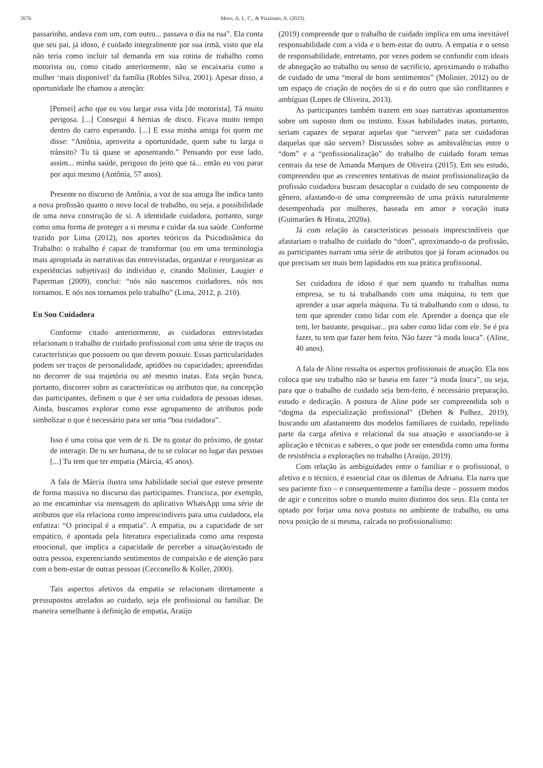2676 Moro, A. L. C., & Pizzinato, A. (2023).
passarinho, andava com um, com outro... passava o dia na rua”. Ela conta que seu pai, já idoso, é cuidado integralmente por sua irmã, visto que ela não teria como incluir tal demanda em sua rotina de trabalho como motorista ou, como citado anteriormente, não se encaixaria como a mulher ‘mais disponível’ da família (Robles Silva, 2001). Apesar disso, a oportunidade lhe chamou a atenção:
[Pensei] acho que eu vou largar essa vida [de motorista]. Tá muito perigosa. [...] Consegui 4 hérnias de disco. Ficava muito tempo dentro do carro esperando. [...] E essa minha amiga foi quem me disse: “Antônia, aproveita a oportunidade, quem sabe tu larga o trânsito? Tu tá quase se aposentando.” Pensando por esse lado, assim... minha saúde, perigoso do jeito que tá... então eu vou parar por aqui mesmo (Antônia, 57 anos).
Presente no discurso de Antônia, a voz de sua amiga lhe indica tanto a nova profissão quanto o novo local de trabalho, ou seja, a possibilidade de uma nova construção de si. A identidade cuidadora, portanto, surge como uma forma de proteger a si mesma e cuidar da sua saúde. Conforme trazido por Lima (2012), nos aportes teóricos da Psicodinâmica do Trabalho: o trabalho é capaz de transformar (ou em uma terminologia mais apropriada às narrativas das entrevistadas, organizar e reorganizar as experiências subjetivas) do indivíduo e, citando Molinier, Laugier e Paperman (2009), conclui: “nós não nascemos cuidadores, nós nos tornamos. E nós nos tornamos pelo trabalho” (Lima, 2012, p. 210).
Eu Sou Cuidadora
Conforme citado anteriormente, as cuidadoras entrevistadas relacionam o trabalho de cuidado profissional com uma série de traços ou características que possuem ou que devem possuir. Essas particularidades podem ser traços de personalidade, aptidões ou capacidades; apreendidas no decorrer de sua trajetória ou até mesmo inatas. Esta seção busca, portanto, discorrer sobre as características ou atributos que, na concepção das participantes, definem o que é ser uma cuidadora de pessoas idosas. Ainda, buscamos explorar como esse agrupamento de atributos pode simbolizar o que é necessário para ser uma “boa cuidadora”.
Isso é uma coisa que vem de ti. De tu gostar do próximo, de gostar de interagir. De tu ser humana, de tu se colocar no lugar das pessoas [...] Tu tem que ter empatia (Márcia, 45 anos).
A fala de Márcia ilustra uma habilidade social que esteve presente de forma massiva no discurso das participantes. Francisca, por exemplo, ao me encaminhar via mensagem do aplicativo WhatsApp uma série de atributos que ela relaciona como imprescindíveis para uma cuidadora, ela enfatiza: “O principal é a empatia”. A empatia, ou a capacidade de ser empático, é apontada pela literatura especializada como uma resposta emocional, que implica a capacidade de perceber a situação/estado de outra pessoa, experenciando sentimentos de compaixão e de atenção para com o bem-estar de outras pessoas (Cecconello & Koller, 2000).
Tais aspectos afetivos da empatia se relacionam diretamente a pressupostos atrelados ao cuidado, seja ele profissional ou familiar. De maneira semelhante à definição de empatia, Araújo
(2019) compreende que o trabalho de cuidado implica em uma inevitável responsabilidade com a vida e o bem-estar do outro. A empatia e o senso de responsabilidade, entretanto, por vezes podem se confundir com ideais de abnegação ao trabalho ou senso de sacrifício, aproximando o trabalho de cuidado de uma “moral de bons sentimentos” (Molinier, 2012) ou de um espaço de criação de noções de si e do outro que são conflitantes e ambíguas (Lopes de Oliveira, 2013).
As participantes também trazem em suas narrativas apontamentos sobre um suposto dom ou instinto. Essas habilidades inatas, portanto, seriam capazes de separar aquelas que “servem” para ser cuidadoras daquelas que não servem? Discussões sobre as ambivalências entre o “dom” e a “profissionalização” do trabalho de cuidado foram temas centrais da tese de Amanda Marques de Oliveira (2015). Em seu estudo, compreendeu que as crescentes tentativas de maior profissionalização da profissão cuidadora buscam desacoplar o cuidado de seu componente de gênero, afastando-o de uma compreensão de uma práxis naturalmente desempenhada por mulheres, baseada em amor e vocação inata (Guimarães & Hirata, 2020a).
Já com relação às características pessoais imprescindíveis que afastariam o trabalho de cuidado do “dom”, aproximando-o da profissão, as participantes narram uma série de atributos que já foram acionados ou que precisam ser mais bem lapidados em sua prática profissional.
Ser cuidadora de idoso é que nem quando tu trabalhas numa empresa, se tu tá trabalhando com uma máquina, tu tem que aprender a usar aquela máquina. Tu tá trabalhando com o idoso, tu tem que aprender como lidar com ele. Aprender a doença que ele tem, ler bastante, pesquisar... pra saber como lidar com ele. Se é pra fazer, tu tem que fazer bem feito. Não fazer “à moda louca”. (Aline, 40 anos).
A fala de Aline ressalta os aspectos profissionais de atuação. Ela nos coloca que seu trabalho não se baseia em fazer “à moda louca”, ou seja, para que o trabalho de cuidado seja bem-feito, é necessário preparação, estudo e dedicação. A postura de Aline pode ser compreendida sob o “dogma da especialização profissional” (Debert & Pulhez, 2019), buscando um afastamento dos modelos familiares de cuidado, repelindo parte da carga afetiva e relacional da sua atuação e associando-se à aplicação e técnicas e saberes, o que pode ser entendida como uma forma de resistência a explorações no trabalho (Araújo, 2019).
Com relação às ambiguidades entre o familiar e o profissional, o afetivo e o técnico, é essencial citar os dilemas de Adriana. Ela narra que seu paciente fixo – e consequentemente a família deste – possuem modos de agir e conceitos sobre o mundo muito distintos dos seus. Ela conta ter optado por forjar uma nova postura no ambiente de trabalho, ou uma nova posição de si mesma, calcada no profissionalismo: